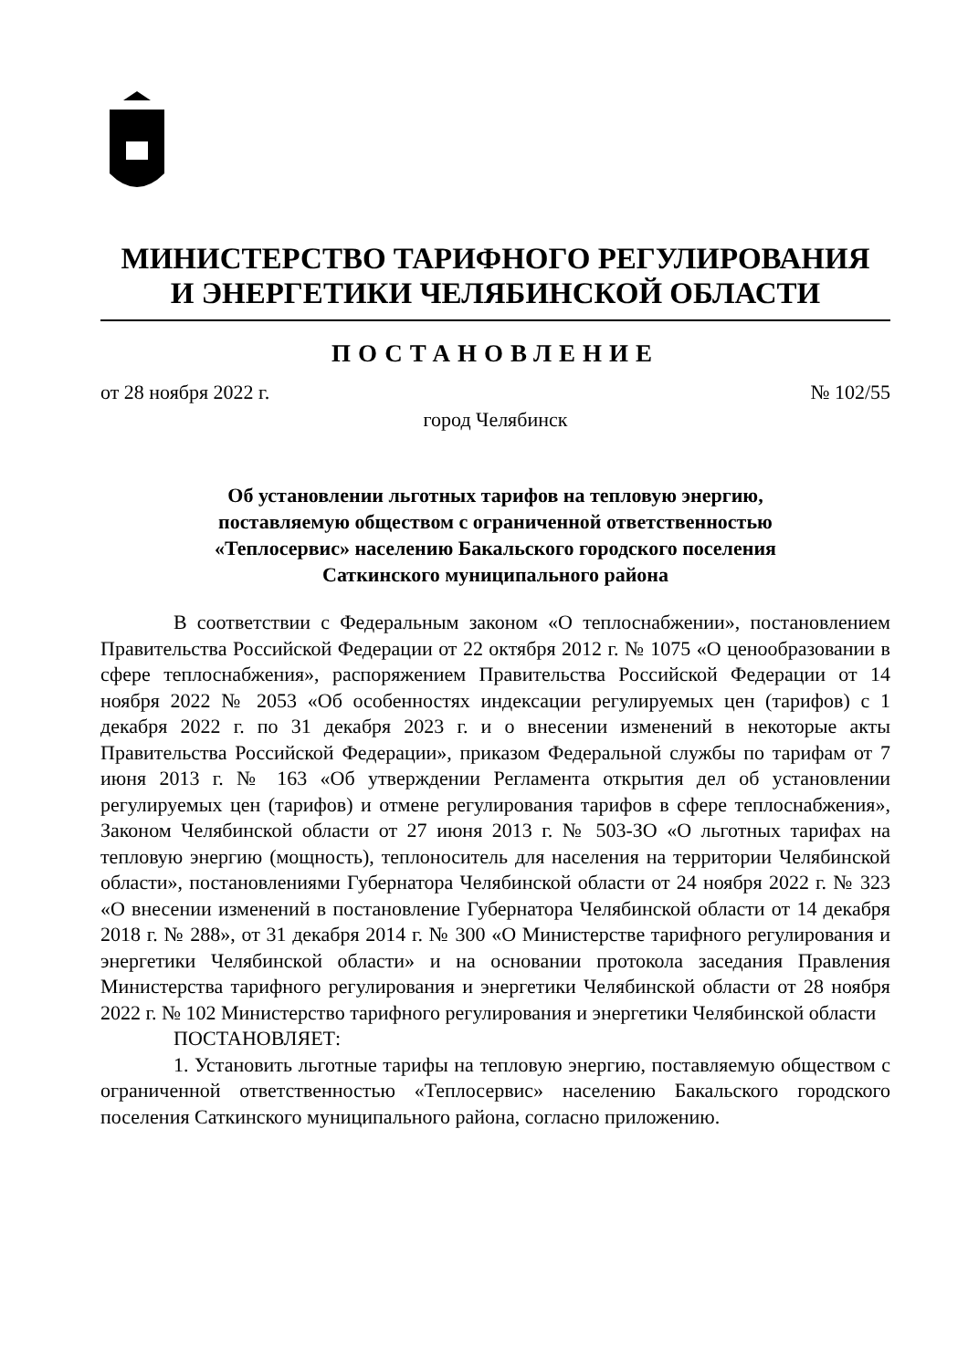МИНИСТЕРСТВО ТАРИФНОГО РЕГУЛИРОВАНИЯ
И ЭНЕРГЕТИКИ ЧЕЛЯБИНСКОЙ ОБЛАСТИ
ПОСТАНОВЛЕНИЕ
от 28 ноября 2022 г. № 102/55
город Челябинск
Об установлении льготных тарифов на тепловую энергию,
поставляемую обществом с ограниченной ответственностью
«Теплосервис» населению Бакальского городского поселения
Саткинского муниципального района
В соответствии с Федеральным законом «О теплоснабжении», постановлением Правительства Российской Федерации от 22 октября 2012 г. № 1075 «О ценообразовании в сфере теплоснабжения», распоряжением Правительства Российской Федерации от 14 ноября 2022 № 2053 «Об особенностях индексации регулируемых цен (тарифов) с 1 декабря 2022 г. по 31 декабря 2023 г. и о внесении изменений в некоторые акты Правительства Российской Федерации», приказом Федеральной службы по тарифам от 7 июня 2013 г. № 163 «Об утверждении Регламента открытия дел об установлении регулируемых цен (тарифов) и отмене регулирования тарифов в сфере теплоснабжения», Законом Челябинской области от 27 июня 2013 г. № 503-ЗО «О льготных тарифах на тепловую энергию (мощность), теплоноситель для населения на территории Челябинской области», постановлениями Губернатора Челябинской области от 24 ноября 2022 г. № 323 «О внесении изменений в постановление Губернатора Челябинской области от 14 декабря 2018 г. № 288», от 31 декабря 2014 г. № 300 «О Министерстве тарифного регулирования и энергетики Челябинской области» и на основании протокола заседания Правления Министерства тарифного регулирования и энергетики Челябинской области от 28 ноября 2022 г. № 102 Министерство тарифного регулирования и энергетики Челябинской области
ПОСТАНОВЛЯЕТ:
1. Установить льготные тарифы на тепловую энергию, поставляемую обществом с ограниченной ответственностью «Теплосервис» населению Бакальского городского поселения Саткинского муниципального района, согласно приложению.